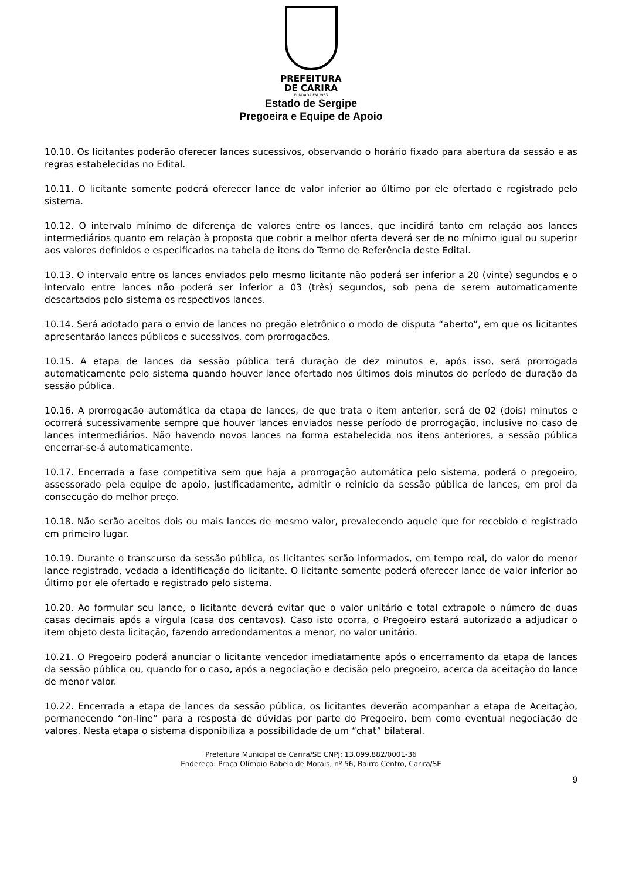PREFEITURA
DE CARIRA
FUNDADA EM 1953
Estado de Sergipe
Pregoeira e Equipe de Apoio
10.10. Os licitantes poderão oferecer lances sucessivos, observando o horário fixado para abertura da sessão e as regras estabelecidas no Edital.
10.11. O licitante somente poderá oferecer lance de valor inferior ao último por ele ofertado e registrado pelo sistema.
10.12. O intervalo mínimo de diferença de valores entre os lances, que incidirá tanto em relação aos lances intermediários quanto em relação à proposta que cobrir a melhor oferta deverá ser de no mínimo igual ou superior aos valores definidos e especificados na tabela de itens do Termo de Referência deste Edital.
10.13. O intervalo entre os lances enviados pelo mesmo licitante não poderá ser inferior a 20 (vinte) segundos e o intervalo entre lances não poderá ser inferior a 03 (três) segundos, sob pena de serem automaticamente descartados pelo sistema os respectivos lances.
10.14. Será adotado para o envio de lances no pregão eletrônico o modo de disputa “aberto”, em que os licitantes apresentarão lances públicos e sucessivos, com prorrogações.
10.15. A etapa de lances da sessão pública terá duração de dez minutos e, após isso, será prorrogada automaticamente pelo sistema quando houver lance ofertado nos últimos dois minutos do período de duração da sessão pública.
10.16. A prorrogação automática da etapa de lances, de que trata o item anterior, será de 02 (dois) minutos e ocorrerá sucessivamente sempre que houver lances enviados nesse período de prorrogação, inclusive no caso de lances intermediários. Não havendo novos lances na forma estabelecida nos itens anteriores, a sessão pública encerrar-se-á automaticamente.
10.17. Encerrada a fase competitiva sem que haja a prorrogação automática pelo sistema, poderá o pregoeiro, assessorado pela equipe de apoio, justificadamente, admitir o reinício da sessão pública de lances, em prol da consecução do melhor preço.
10.18. Não serão aceitos dois ou mais lances de mesmo valor, prevalecendo aquele que for recebido e registrado em primeiro lugar.
10.19. Durante o transcurso da sessão pública, os licitantes serão informados, em tempo real, do valor do menor lance registrado, vedada a identificação do licitante. O licitante somente poderá oferecer lance de valor inferior ao último por ele ofertado e registrado pelo sistema.
10.20. Ao formular seu lance, o licitante deverá evitar que o valor unitário e total extrapole o número de duas casas decimais após a vírgula (casa dos centavos). Caso isto ocorra, o Pregoeiro estará autorizado a adjudicar o item objeto desta licitação, fazendo arredondamentos a menor, no valor unitário.
10.21. O Pregoeiro poderá anunciar o licitante vencedor imediatamente após o encerramento da etapa de lances da sessão pública ou, quando for o caso, após a negociação e decisão pelo pregoeiro, acerca da aceitação do lance de menor valor.
10.22. Encerrada a etapa de lances da sessão pública, os licitantes deverão acompanhar a etapa de Aceitação, permanecendo “on-line” para a resposta de dúvidas por parte do Pregoeiro, bem como eventual negociação de valores. Nesta etapa o sistema disponibiliza a possibilidade de um “chat” bilateral.
Prefeitura Municipal de Carira/SE CNPJ: 13.099.882/0001-36
Endereço: Praça Olímpio Rabelo de Morais, nº 56, Bairro Centro, Carira/SE
9